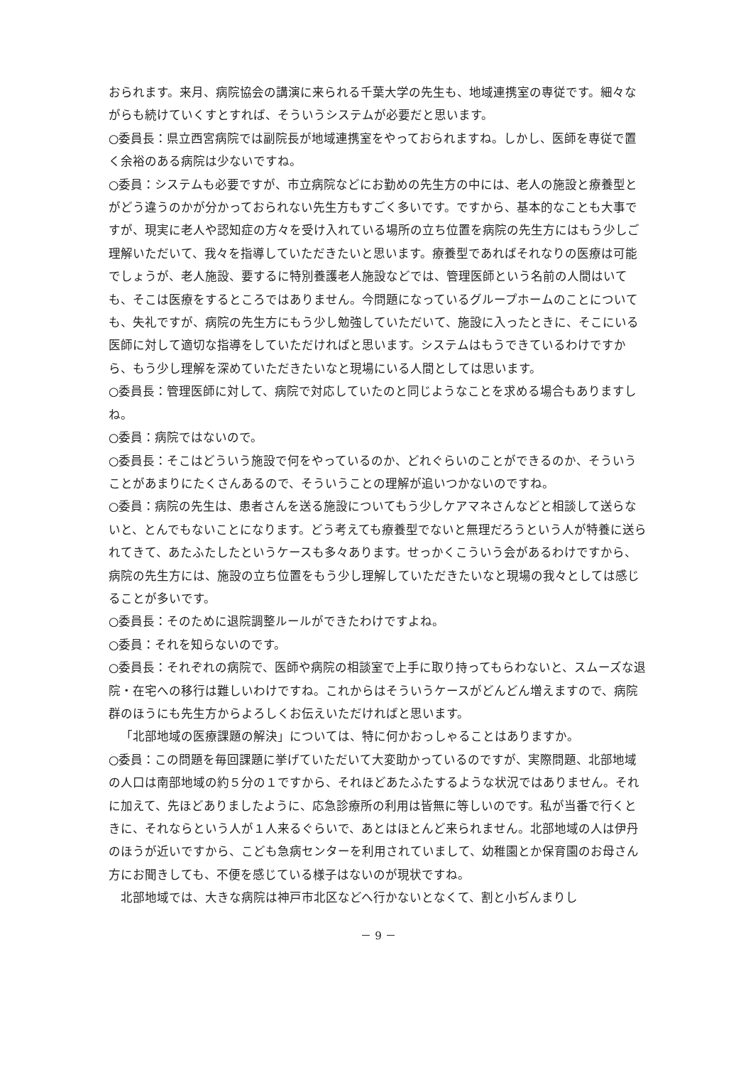おられます。来月、病院協会の講演に来られる千葉大学の先生も、地域連携室の専従です。細々ながらも続けていくすとすれば、そういうシステムが必要だと思います。
○委員長：県立西宮病院では副院長が地域連携室をやっておられますね。しかし、医師を専従で置く余裕のある病院は少ないですね。
○委員：システムも必要ですが、市立病院などにお勤めの先生方の中には、老人の施設と療養型とがどう違うのかが分かっておられない先生方もすごく多いです。ですから、基本的なことも大事ですが、現実に老人や認知症の方々を受け入れている場所の立ち位置を病院の先生方にはもう少しご理解いただいて、我々を指導していただきたいと思います。療養型であればそれなりの医療は可能でしょうが、老人施設、要するに特別養護老人施設などでは、管理医師という名前の人間はいても、そこは医療をするところではありません。今問題になっているグループホームのことについても、失礼ですが、病院の先生方にもう少し勉強していただいて、施設に入ったときに、そこにいる医師に対して適切な指導をしていただければと思います。システムはもうできているわけですから、もう少し理解を深めていただきたいなと現場にいる人間としては思います。
○委員長：管理医師に対して、病院で対応していたのと同じようなことを求める場合もありますしね。
○委員：病院ではないので。
○委員長：そこはどういう施設で何をやっているのか、どれぐらいのことができるのか、そういうことがあまりにたくさんあるので、そういうことの理解が追いつかないのですね。
○委員：病院の先生は、患者さんを送る施設についてもう少しケアマネさんなどと相談して送らないと、とんでもないことになります。どう考えても療養型でないと無理だろうという人が特養に送られてきて、あたふたしたというケースも多々あります。せっかくこういう会があるわけですから、病院の先生方には、施設の立ち位置をもう少し理解していただきたいなと現場の我々としては感じることが多いです。
○委員長：そのために退院調整ルールができたわけですよね。
○委員：それを知らないのです。
○委員長：それぞれの病院で、医師や病院の相談室で上手に取り持ってもらわないと、スムーズな退院・在宅への移行は難しいわけですね。これからはそういうケースがどんどん増えますので、病院群のほうにも先生方からよろしくお伝えいただければと思います。
「北部地域の医療課題の解決」については、特に何かおっしゃることはありますか。
○委員：この問題を毎回課題に挙げていただいて大変助かっているのですが、実際問題、北部地域の人口は南部地域の約５分の１ですから、それほどあたふたするような状況ではありません。それに加えて、先ほどありましたように、応急診療所の利用は皆無に等しいのです。私が当番で行くときに、それならという人が１人来るぐらいで、あとはほとんど来られません。北部地域の人は伊丹のほうが近いですから、こども急病センターを利用されていまして、幼稚園とか保育園のお母さん方にお聞きしても、不便を感じている様子はないのが現状ですね。
北部地域では、大きな病院は神戸市北区などへ行かないとなくて、割と小ぢんまりし
－ 9 －